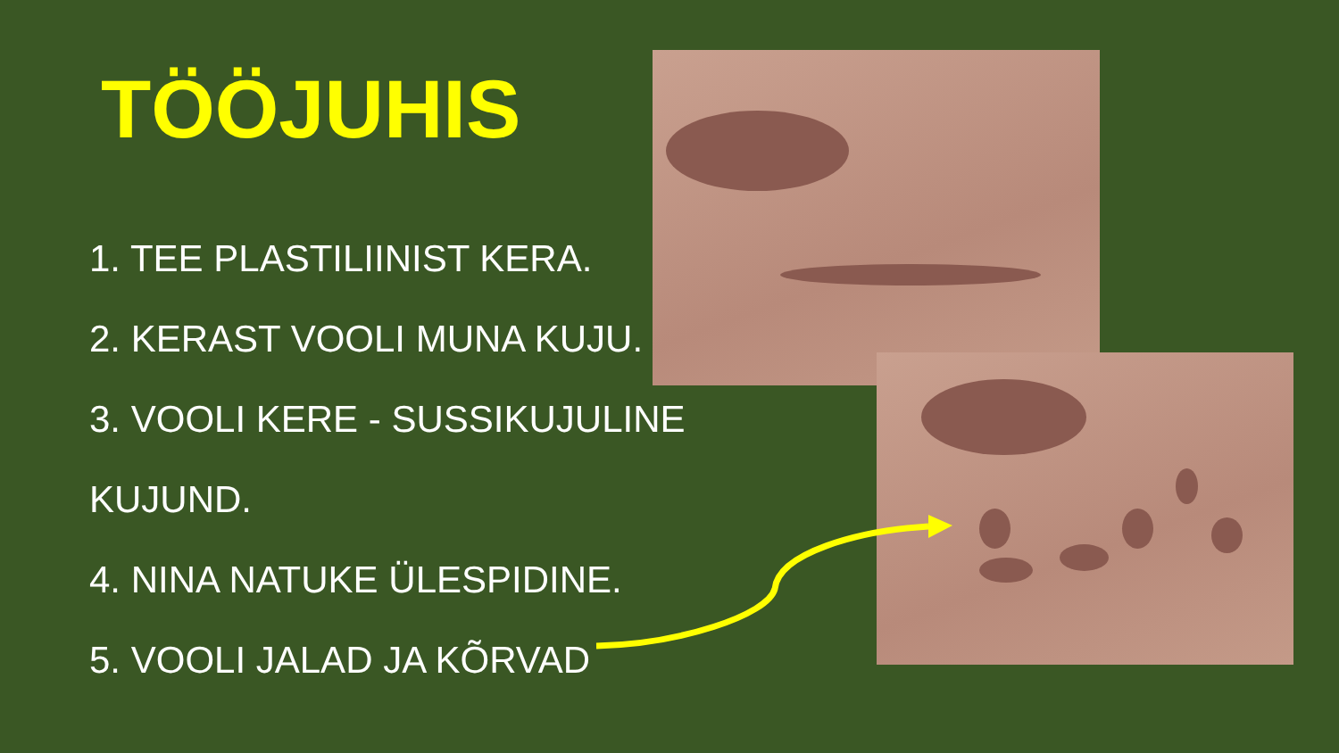TÖÖJUHIS
1. TEE PLASTILIINIST KERA.
2. KERAST VOOLI MUNA KUJU.
3. VOOLI KERE - SUSSIKUJULINE
KUJUND.
4. NINA NATUKE ÜLESPIDINE.
5. VOOLI JALAD JA KÕRVAD